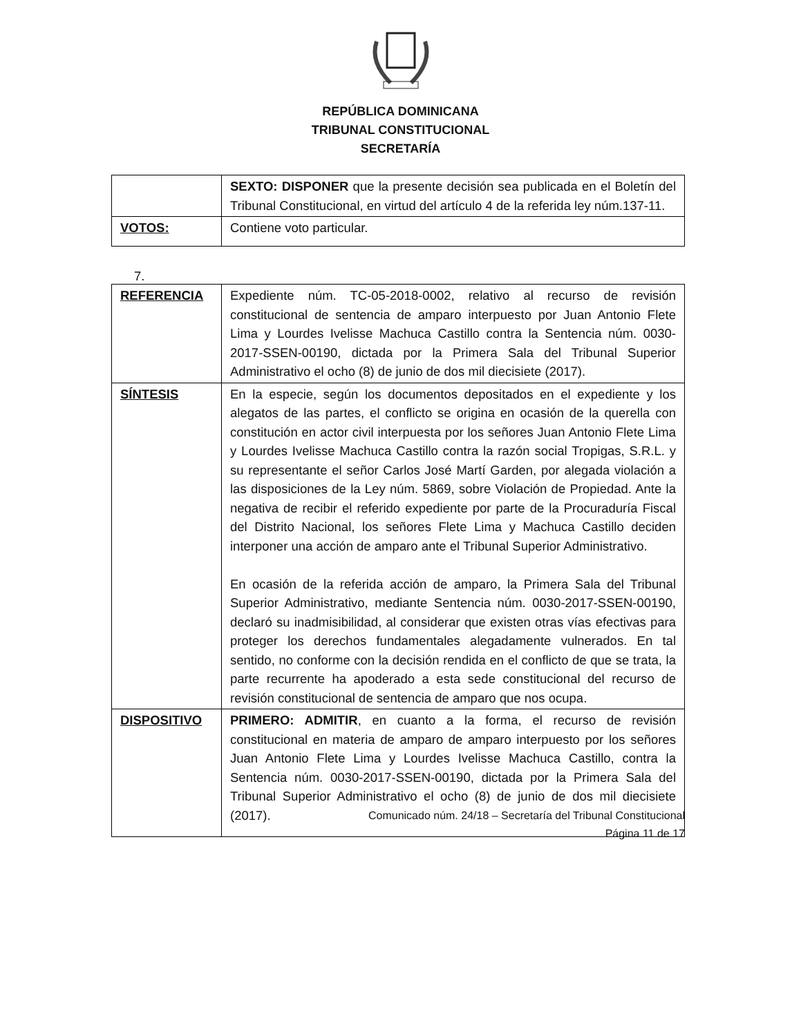REPÚBLICA DOMINICANA
TRIBUNAL CONSTITUCIONAL
SECRETARÍA
| | SEXTO: DISPONER que la presente decisión sea publicada en el Boletín del Tribunal Constitucional, en virtud del artículo 4 de la referida ley núm.137-11. |
| VOTOS: | Contiene voto particular. |
7.
| REFERENCIA | Expediente núm. TC-05-2018-0002, relativo al recurso de revisión constitucional de sentencia de amparo interpuesto por Juan Antonio Flete Lima y Lourdes Ivelisse Machuca Castillo contra la Sentencia núm. 0030-2017-SSEN-00190, dictada por la Primera Sala del Tribunal Superior Administrativo el ocho (8) de junio de dos mil diecisiete (2017). |
| SÍNTESIS | En la especie, según los documentos depositados en el expediente y los alegatos de las partes, el conflicto se origina en ocasión de la querella con constitución en actor civil interpuesta por los señores Juan Antonio Flete Lima y Lourdes Ivelisse Machuca Castillo contra la razón social Tropigas, S.R.L. y su representante el señor Carlos José Martí Garden, por alegada violación a las disposiciones de la Ley núm. 5869, sobre Violación de Propiedad. Ante la negativa de recibir el referido expediente por parte de la Procuraduría Fiscal del Distrito Nacional, los señores Flete Lima y Machuca Castillo deciden interponer una acción de amparo ante el Tribunal Superior Administrativo. En ocasión de la referida acción de amparo, la Primera Sala del Tribunal Superior Administrativo, mediante Sentencia núm. 0030-2017-SSEN-00190, declaró su inadmisibilidad, al considerar que existen otras vías efectivas para proteger los derechos fundamentales alegadamente vulnerados. En tal sentido, no conforme con la decisión rendida en el conflicto de que se trata, la parte recurrente ha apoderado a esta sede constitucional del recurso de revisión constitucional de sentencia de amparo que nos ocupa. |
| DISPOSITIVO | PRIMERO: ADMITIR , en cuanto a la forma, el recurso de revisión constitucional en materia de amparo de amparo interpuesto por los señores Juan Antonio Flete Lima y Lourdes Ivelisse Machuca Castillo, contra la Sentencia núm. 0030-2017-SSEN-00190, dictada por la Primera Sala del Tribunal Superior Administrativo el ocho (8) de junio de dos mil diecisiete (2017). |
Comunicado núm. 24/18 – Secretaría del Tribunal Constitucional
Página 11 de 17